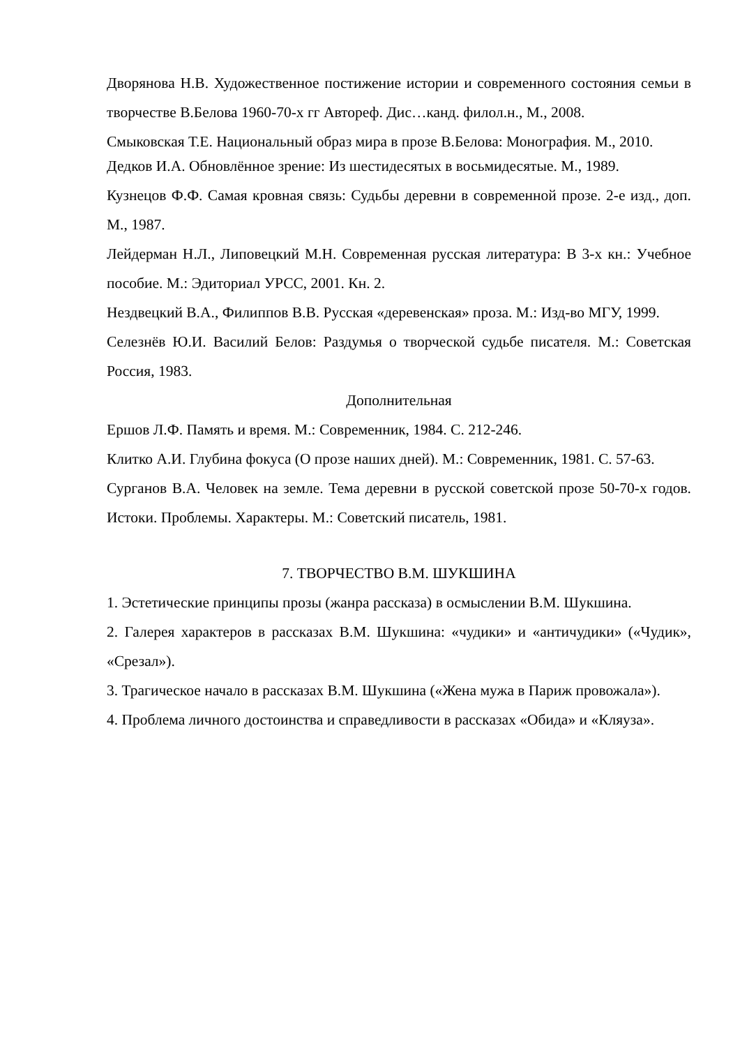Дворянова Н.В. Художественное постижение истории и современного состояния семьи в творчестве В.Белова 1960-70-х гг Автореф. Дис…канд. филол.н., М., 2008.
Смыковская Т.Е. Национальный образ мира в прозе В.Белова: Монография. М., 2010.
Дедков И.А. Обновлённое зрение: Из шестидесятых в восьмидесятые. М., 1989.
Кузнецов Ф.Ф. Самая кровная связь: Судьбы деревни в современной прозе. 2-е изд., доп. М., 1987.
Лейдерман Н.Л., Липовецкий М.Н. Современная русская литература: В 3-х кн.: Учебное пособие. М.: Эдиториал УРСС, 2001. Кн. 2.
Нездвецкий В.А., Филиппов В.В. Русская «деревенская» проза. М.: Изд-во МГУ, 1999.
Селезнёв Ю.И. Василий Белов: Раздумья о творческой судьбе писателя. М.: Советская Россия, 1983.
Дополнительная
Ершов Л.Ф. Память и время. М.: Современник, 1984. С. 212-246.
Клитко А.И. Глубина фокуса (О прозе наших дней). М.: Современник, 1981. С. 57-63.
Сурганов В.А. Человек на земле. Тема деревни в русской советской прозе 50-70-х годов. Истоки. Проблемы. Характеры. М.: Советский писатель, 1981.
7. ТВОРЧЕСТВО В.М. ШУКШИНА
1. Эстетические принципы прозы (жанра рассказа) в осмыслении В.М. Шукшина.
2. Галерея характеров в рассказах В.М. Шукшина: «чудики» и «античудики» («Чудик», «Срезал»).
3. Трагическое начало в рассказах В.М. Шукшина («Жена мужа в Париж провожала»).
4. Проблема личного достоинства и справедливости в рассказах «Обида» и «Кляуза».